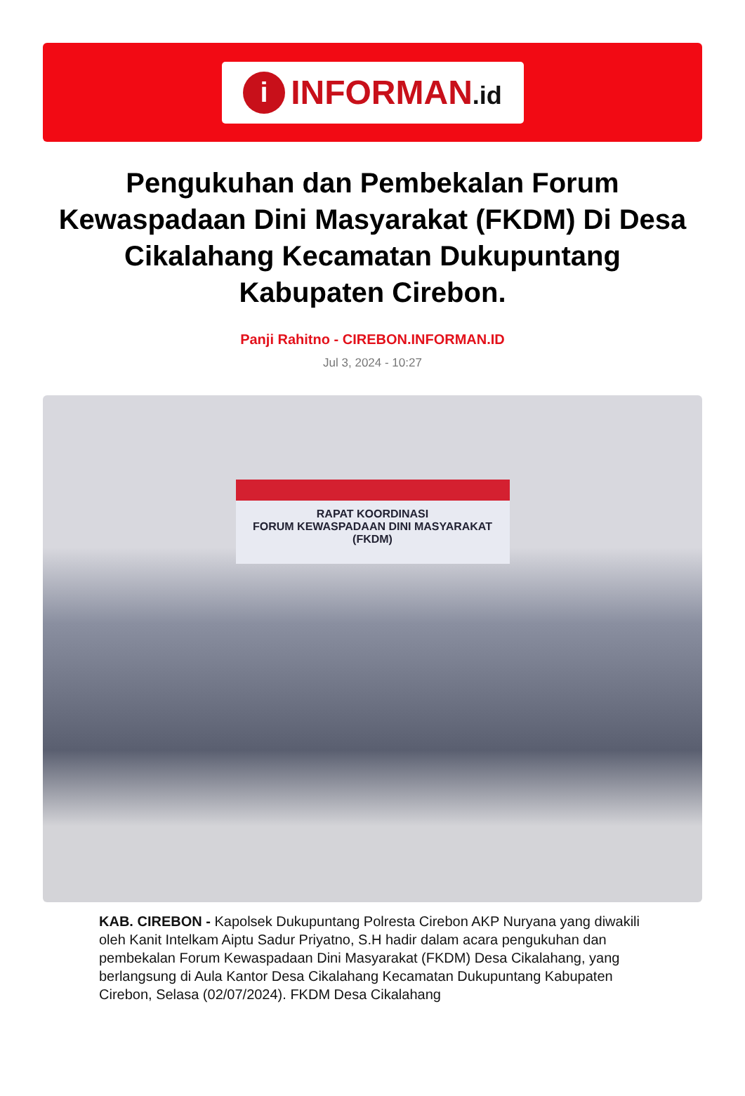i
INFORMAN.id
Pengukuhan dan Pembekalan Forum Kewaspadaan Dini Masyarakat (FKDM) Di Desa Cikalahang Kecamatan Dukupuntang Kabupaten Cirebon.
Panji Rahitno - CIREBON.INFORMAN.ID
Jul 3, 2024 - 10:27
RAPAT KOORDINASI
FORUM KEWASPADAAN DINI MASYARAKAT (FKDM)
KAB. CIREBON - Kapolsek Dukupuntang Polresta Cirebon AKP Nuryana yang diwakili oleh Kanit Intelkam Aiptu Sadur Priyatno, S.H hadir dalam acara pengukuhan dan pembekalan Forum Kewaspadaan Dini Masyarakat (FKDM) Desa Cikalahang, yang berlangsung di Aula Kantor Desa Cikalahang Kecamatan Dukupuntang Kabupaten Cirebon, Selasa (02/07/2024). FKDM Desa Cikalahang